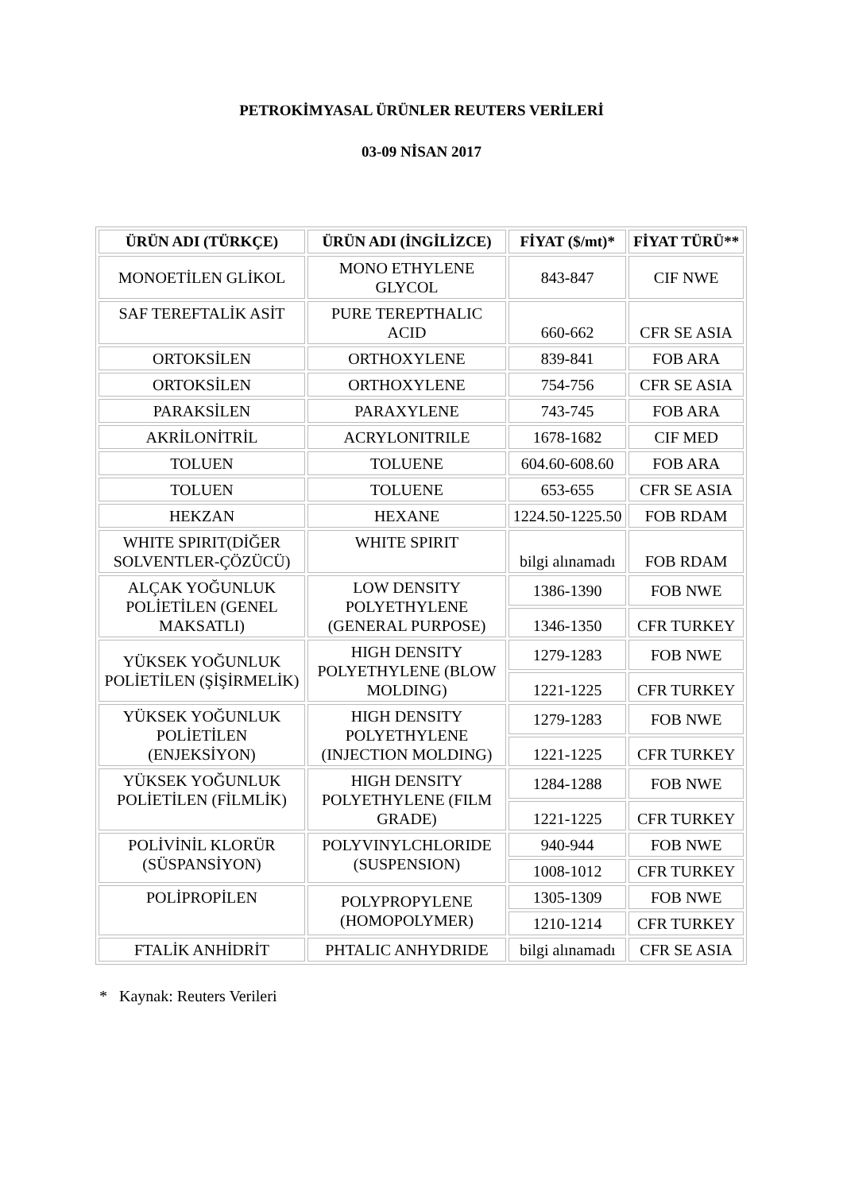PETROKİMYASAL ÜRÜNLER REUTERS VERİLERİ
03-09 NİSAN 2017
| ÜRÜN ADI (TÜRKÇE) | ÜRÜN ADI (İNGİLİZCE) | FİYAT ($/mt)* | FİYAT TÜRÜ** |
| --- | --- | --- | --- |
| MONOETİLEN GLİKOL | MONO ETHYLENE GLYCOL | 843-847 | CIF NWE |
| SAF TEREFTALİK ASİT | PURE TEREPTHALIC ACID | 660-662 | CFR SE ASIA |
| ORTOKSİLEN | ORTHOXYLENE | 839-841 | FOB ARA |
| ORTOKSİLEN | ORTHOXYLENE | 754-756 | CFR SE ASIA |
| PARAKSİLEN | PARAXYLENE | 743-745 | FOB ARA |
| AKRİLONİTRİL | ACRYLONITRILE | 1678-1682 | CIF MED |
| TOLUEN | TOLUENE | 604.60-608.60 | FOB ARA |
| TOLUEN | TOLUENE | 653-655 | CFR SE ASIA |
| HEKZAN | HEXANE | 1224.50-1225.50 | FOB RDAM |
| WHITE SPIRIT(DİĞER SOLVENTLER-ÇÖZÜCÜ) | WHITE SPIRIT | bilgi alınamadı | FOB RDAM |
| ALÇAK YOĞUNLUK POLİETİLEN (GENEL MAKSATLI) | LOW DENSITY POLYETHYLENE (GENERAL PURPOSE) | 1386-1390 | FOB NWE |
| | | 1346-1350 | CFR TURKEY |
| YÜKSEK YOĞUNLUK POLİETİLEN (ŞİŞİRMELİK) | HIGH DENSITY POLYETHYLENE (BLOW MOLDING) | 1279-1283 | FOB NWE |
| | | 1221-1225 | CFR TURKEY |
| YÜKSEK YOĞUNLUK POLİETİLEN (ENJEKSİYON) | HIGH DENSITY POLYETHYLENE (INJECTION MOLDING) | 1279-1283 | FOB NWE |
| | | 1221-1225 | CFR TURKEY |
| YÜKSEK YOĞUNLUK POLİETİLEN (FİLMLİK) | HIGH DENSITY POLYETHYLENE (FILM GRADE) | 1284-1288 | FOB NWE |
| | | 1221-1225 | CFR TURKEY |
| POLİVİNİL KLORÜR (SÜSPANSİYON) | POLYVINYLCHLORIDE (SUSPENSION) | 940-944 | FOB NWE |
| | | 1008-1012 | CFR TURKEY |
| POLİPROPİLEN | POLYPROPYLENE (HOMOPOLYMER) | 1305-1309 | FOB NWE |
| | | 1210-1214 | CFR TURKEY |
| FTALİK ANHİDRİT | PHTALIC ANHYDRIDE | bilgi alınamadı | CFR SE ASIA |
* Kaynak: Reuters Verileri